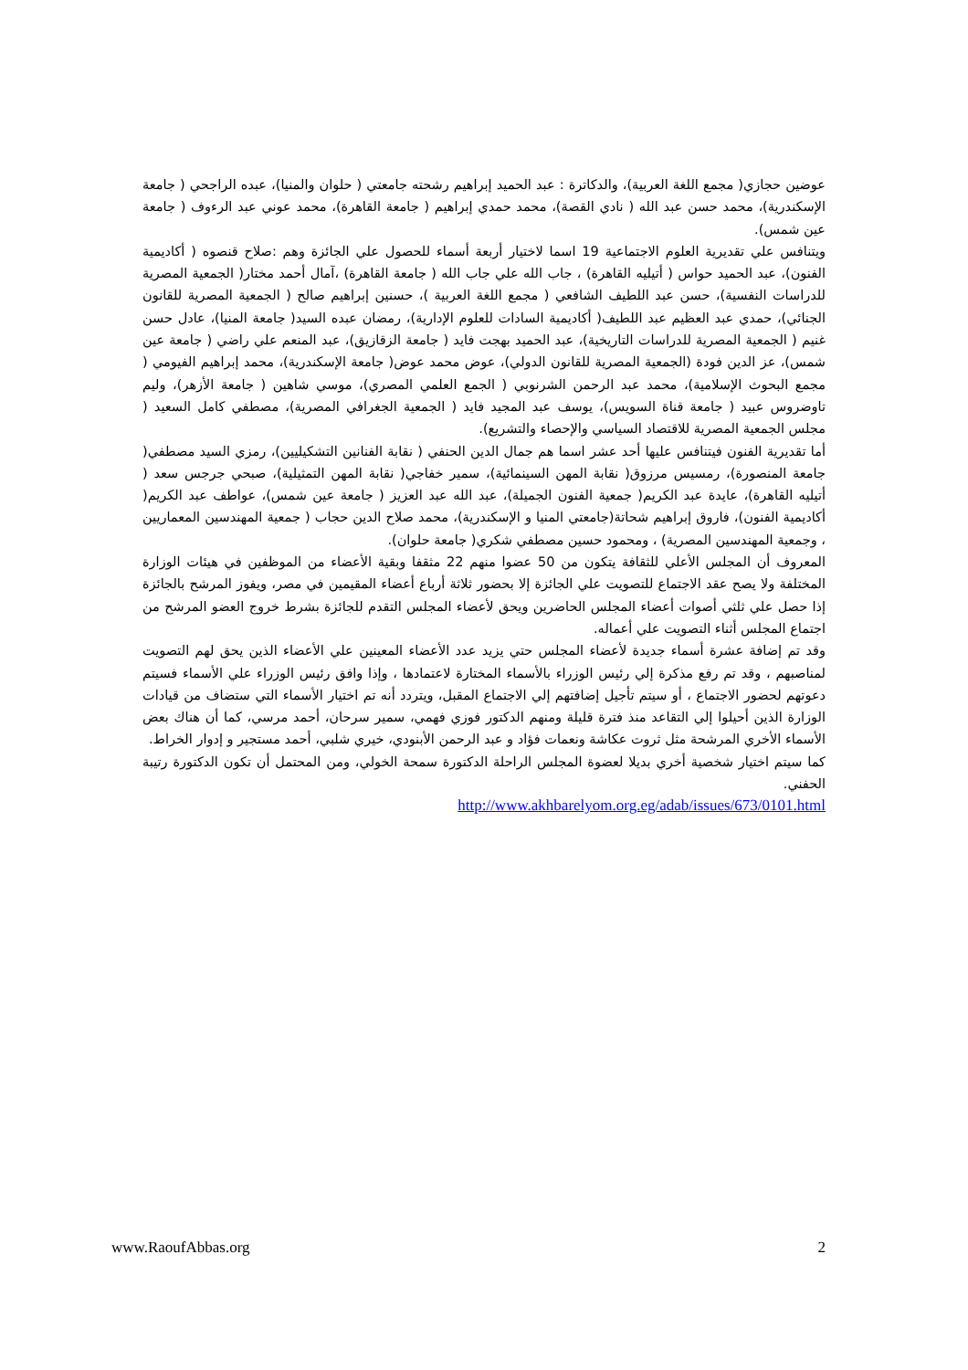عوضين حجازي( مجمع اللغة العربية)، والدكاترة : عبد الحميد إبراهيم رشحته جامعتي ( حلوان والمنيا)، عبده الراجحي ( جامعة الإسكندرية)، محمد حسن عبد الله ( نادي القصة)، محمد حمدي إبراهيم ( جامعة القاهرة)، محمد عوني عبد الرءوف ( جامعة عين شمس).
ويتنافس علي تقديرية العلوم الاجتماعية 19 اسما لاختيار أربعة أسماء للحصول علي الجائزة وهم :صلاح قنصوه ( أكاديمية الفنون)، عبد الحميد حواس ( أتيليه القاهرة) ، جاب الله علي جاب الله ( جامعة القاهرة) ،آمال أحمد مختار( الجمعية المصرية للدراسات النفسية)، حسن عبد اللطيف الشافعي ( مجمع اللغة العربية )، حسنين إبراهيم صالح ( الجمعية المصرية للقانون الجنائي)، حمدي عبد العظيم عبد اللطيف( أكاديمية السادات للعلوم الإدارية)، رمضان عبده السيد( جامعة المنيا)، عادل حسن غنيم ( الجمعية المصرية للدراسات التاريخية)، عبد الحميد بهجت فايد ( جامعة الزقازيق)، عبد المنعم علي راضي ( جامعة عين شمس)، عز الدين فودة (الجمعية المصرية للقانون الدولي)، عوض محمد عوض( جامعة الإسكندرية)، محمد إبراهيم الفيومي ( مجمع البحوث الإسلامية)، محمد عبد الرحمن الشرنوبي ( الجمع العلمي المصري)، موسي شاهين ( جامعة الأزهر)، وليم تاوضروس عبيد ( جامعة قناة السويس)، يوسف عبد المجيد فايد ( الجمعية الجغرافي المصرية)، مصطفي كامل السعيد ( مجلس الجمعية المصرية للاقتصاد السياسي والإحصاء والتشريع).
أما تقديرية الفنون فيتنافس عليها أحد عشر اسما هم جمال الدين الحنفي ( نقابة الفنانين التشكيليين)، رمزي السيد مصطفي( جامعة المنصورة)، رمسيس مرزوق( نقابة المهن السينمائية)، سمير خفاجي( نقابة المهن التمثيلية)، صبحي جرجس سعد ( أتيليه القاهرة)، عايدة عبد الكريم( جمعية الفنون الجميلة)، عبد الله عبد العزيز ( جامعة عين شمس)، عواطف عبد الكريم( أكاديمية الفنون)، فاروق إبراهيم شحاتة(جامعتي المنيا و الإسكندرية)، محمد صلاح الدين حجاب ( جمعية المهندسين المعماريين ، وجمعية المهندسين المصرية) ، ومحمود حسين مصطفي شكري( جامعة حلوان).
المعروف أن المجلس الأعلي للثقافة يتكون من 50 عضوا منهم 22 مثقفا وبقية الأعضاء من الموظفين في هيئات الوزارة المختلفة ولا يصح عقد الاجتماع للتصويت علي الجائزة إلا بحضور ثلاثة أرباع أعضاء المقيمين في مصر، ويفوز المرشح بالجائزة إذا حصل علي ثلثي أصوات أعضاء المجلس الحاضرين ويحق لأعضاء المجلس التقدم للجائزة بشرط خروج العضو المرشح من اجتماع المجلس أثناء التصويت علي أعماله.
وقد تم إضافة عشرة أسماء جديدة لأعضاء المجلس حتي يزيد عدد الأعضاء المعينين علي الأعضاء الذين يحق لهم التصويت لمناصبهم ، وقد تم رفع مذكرة إلي رئيس الوزراء بالأسماء المختارة لاعتمادها ، وإذا وافق رئيس الوزراء علي الأسماء فسيتم دعوتهم لحضور الاجتماع ، أو سيتم تأجيل إضافتهم إلي الاجتماع المقبل، ويتردد أنه تم اختيار الأسماء التي ستضاف من قيادات الوزارة الذين أحيلوا إلي التقاعد منذ فترة قليلة ومنهم الدكتور فوزي فهمي، سمير سرحان، أحمد مرسي، كما أن هناك بعض الأسماء الأخري المرشحة مثل ثروت عكاشة ونعمات فؤاد و عبد الرحمن الأبنودي، خيري شلبي، أحمد مستجير و إدوار الخراط.
كما سيتم اختيار شخصية أخري بديلا لعضوة المجلس الراحلة الدكتورة سمحة الخولي، ومن المحتمل أن تكون الدكتورة رتيبة الحفني.
http://www.akhbarelyom.org.eg/adab/issues/673/0101.html
www.RaoufAbbas.org 2